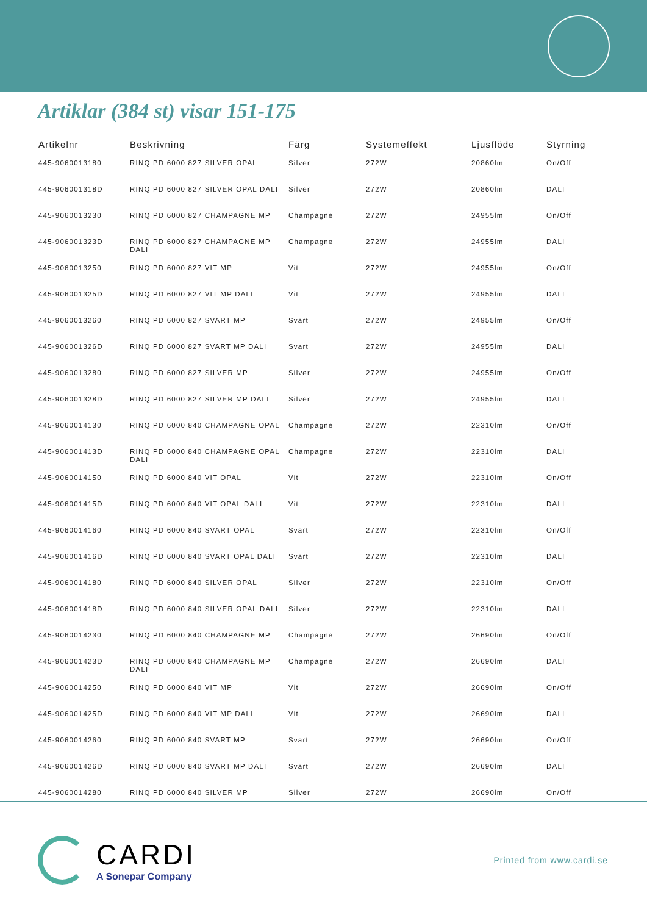Artiklar (384 st) visar 151-175
| Artikelnr | Beskrivning | Färg | Systemeffekt | Ljusflöde | Styrning |
| --- | --- | --- | --- | --- | --- |
| 445-9060013180 | RINQ PD 6000 827 SILVER OPAL | Silver | 272W | 20860lm | On/Off |
| 445-906001318D | RINQ PD 6000 827 SILVER OPAL DALI | Silver | 272W | 20860lm | DALI |
| 445-9060013230 | RINQ PD 6000 827 CHAMPAGNE MP | Champagne | 272W | 24955lm | On/Off |
| 445-906001323D | RINQ PD 6000 827 CHAMPAGNE MP DALI | Champagne | 272W | 24955lm | DALI |
| 445-9060013250 | RINQ PD 6000 827 VIT MP | Vit | 272W | 24955lm | On/Off |
| 445-906001325D | RINQ PD 6000 827 VIT MP DALI | Vit | 272W | 24955lm | DALI |
| 445-9060013260 | RINQ PD 6000 827 SVART MP | Svart | 272W | 24955lm | On/Off |
| 445-906001326D | RINQ PD 6000 827 SVART MP DALI | Svart | 272W | 24955lm | DALI |
| 445-9060013280 | RINQ PD 6000 827 SILVER MP | Silver | 272W | 24955lm | On/Off |
| 445-906001328D | RINQ PD 6000 827 SILVER MP DALI | Silver | 272W | 24955lm | DALI |
| 445-9060014130 | RINQ PD 6000 840 CHAMPAGNE OPAL | Champagne | 272W | 22310lm | On/Off |
| 445-906001413D | RINQ PD 6000 840 CHAMPAGNE OPAL DALI | Champagne | 272W | 22310lm | DALI |
| 445-9060014150 | RINQ PD 6000 840 VIT OPAL | Vit | 272W | 22310lm | On/Off |
| 445-906001415D | RINQ PD 6000 840 VIT OPAL DALI | Vit | 272W | 22310lm | DALI |
| 445-9060014160 | RINQ PD 6000 840 SVART OPAL | Svart | 272W | 22310lm | On/Off |
| 445-906001416D | RINQ PD 6000 840 SVART OPAL DALI | Svart | 272W | 22310lm | DALI |
| 445-9060014180 | RINQ PD 6000 840 SILVER OPAL | Silver | 272W | 22310lm | On/Off |
| 445-906001418D | RINQ PD 6000 840 SILVER OPAL DALI | Silver | 272W | 22310lm | DALI |
| 445-9060014230 | RINQ PD 6000 840 CHAMPAGNE MP | Champagne | 272W | 26690lm | On/Off |
| 445-906001423D | RINQ PD 6000 840 CHAMPAGNE MP DALI | Champagne | 272W | 26690lm | DALI |
| 445-9060014250 | RINQ PD 6000 840 VIT MP | Vit | 272W | 26690lm | On/Off |
| 445-906001425D | RINQ PD 6000 840 VIT MP DALI | Vit | 272W | 26690lm | DALI |
| 445-9060014260 | RINQ PD 6000 840 SVART MP | Svart | 272W | 26690lm | On/Off |
| 445-906001426D | RINQ PD 6000 840 SVART MP DALI | Svart | 272W | 26690lm | DALI |
| 445-9060014280 | RINQ PD 6000 840 SILVER MP | Silver | 272W | 26690lm | On/Off |
CARDI
A Sonepar Company
Printed from www.cardi.se